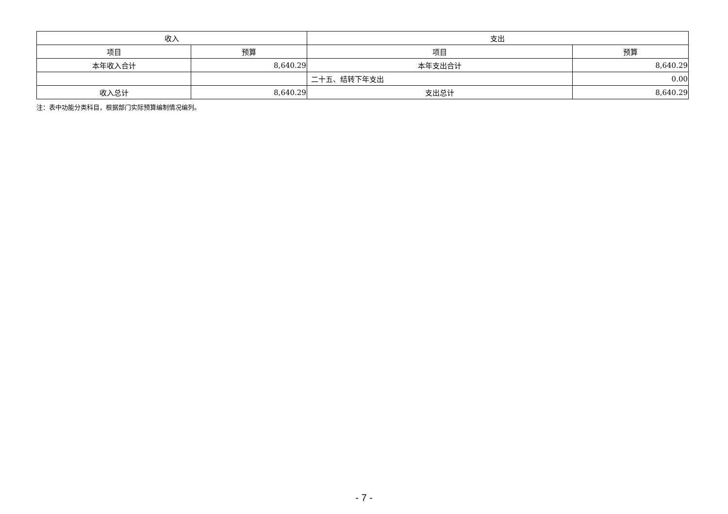| 收入 | | 支出 | |
| --- | --- | --- | --- |
| 项目 | 预算 | 项目 | 预算 |
| 本年收入合计 | 8,640.29 | 本年支出合计 | 8,640.29 |
| | | 二十五、结转下年支出 | 0.00 |
| 收入总计 | 8,640.29 | 支出总计 | 8,640.29 |
注：表中功能分类科目，根据部门实际预算编制情况编列。
- 7 -